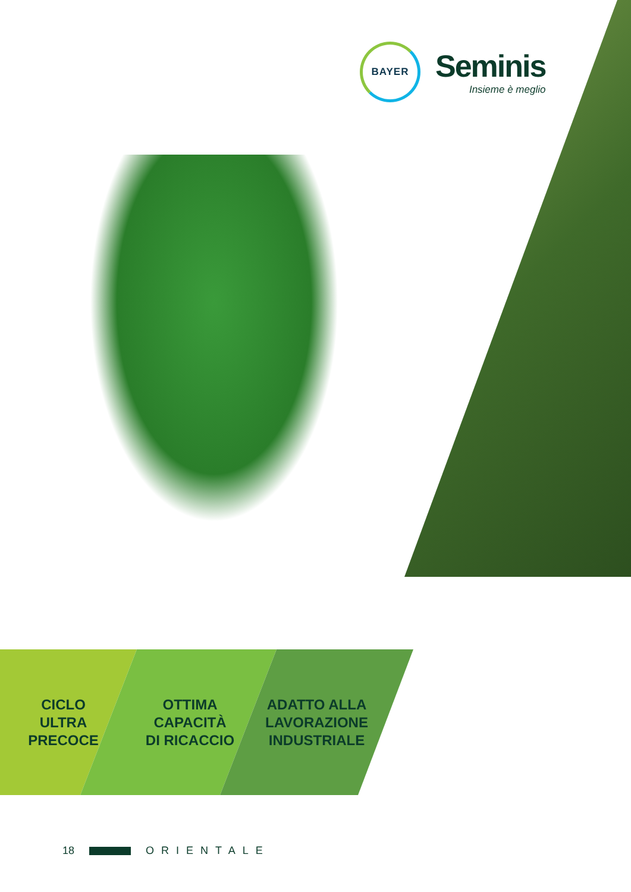BAYER
Seminis
Insieme è meglio
CICLO
ULTRA
PRECOCE
OTTIMA
CAPACITÀ
DI RICACCIO
ADATTO ALLA
LAVORAZIONE
INDUSTRIALE
18 ORIENTALE